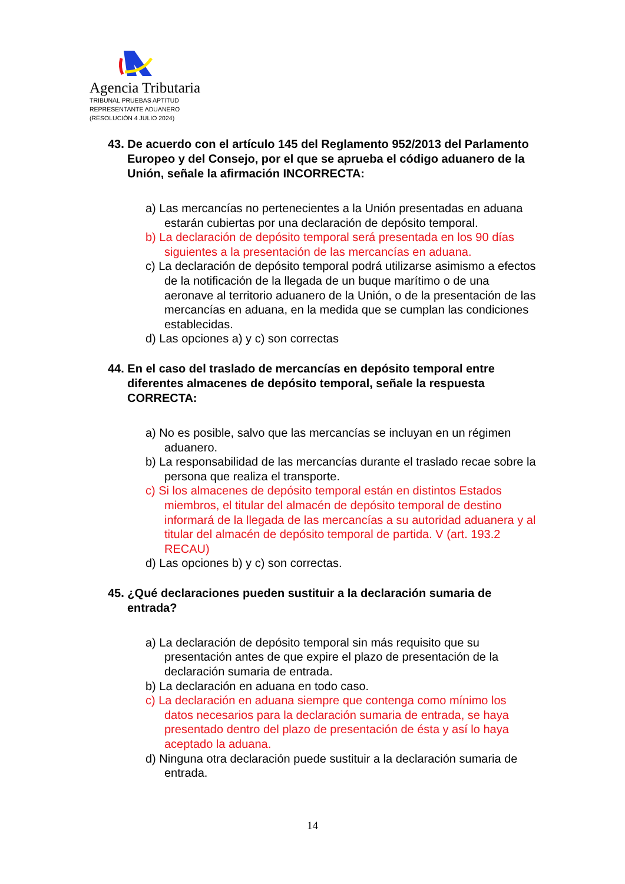Agencia Tributaria
TRIBUNAL PRUEBAS APTITUD
REPRESENTANTE ADUANERO
(RESOLUCIÓN 4 JULIO 2024)
43. De acuerdo con el artículo 145 del Reglamento 952/2013 del Parlamento Europeo y del Consejo, por el que se aprueba el código aduanero de la Unión, señale la afirmación INCORRECTA:
a) Las mercancías no pertenecientes a la Unión presentadas en aduana estarán cubiertas por una declaración de depósito temporal.
b) La declaración de depósito temporal será presentada en los 90 días siguientes a la presentación de las mercancías en aduana.
c) La declaración de depósito temporal podrá utilizarse asimismo a efectos de la notificación de la llegada de un buque marítimo o de una aeronave al territorio aduanero de la Unión, o de la presentación de las mercancías en aduana, en la medida que se cumplan las condiciones establecidas.
d) Las opciones a) y c) son correctas
44. En el caso del traslado de mercancías en depósito temporal entre diferentes almacenes de depósito temporal, señale la respuesta CORRECTA:
a) No es posible, salvo que las mercancías se incluyan en un régimen aduanero.
b) La responsabilidad de las mercancías durante el traslado recae sobre la persona que realiza el transporte.
c) Si los almacenes de depósito temporal están en distintos Estados miembros, el titular del almacén de depósito temporal de destino informará de la llegada de las mercancías a su autoridad aduanera y al titular del almacén de depósito temporal de partida. V (art. 193.2 RECAU)
d) Las opciones b) y c) son correctas.
45. ¿Qué declaraciones pueden sustituir a la declaración sumaria de entrada?
a) La declaración de depósito temporal sin más requisito que su presentación antes de que expire el plazo de presentación de la declaración sumaria de entrada.
b) La declaración en aduana en todo caso.
c) La declaración en aduana siempre que contenga como mínimo los datos necesarios para la declaración sumaria de entrada, se haya presentado dentro del plazo de presentación de ésta y así lo haya aceptado la aduana.
d) Ninguna otra declaración puede sustituir a la declaración sumaria de entrada.
14